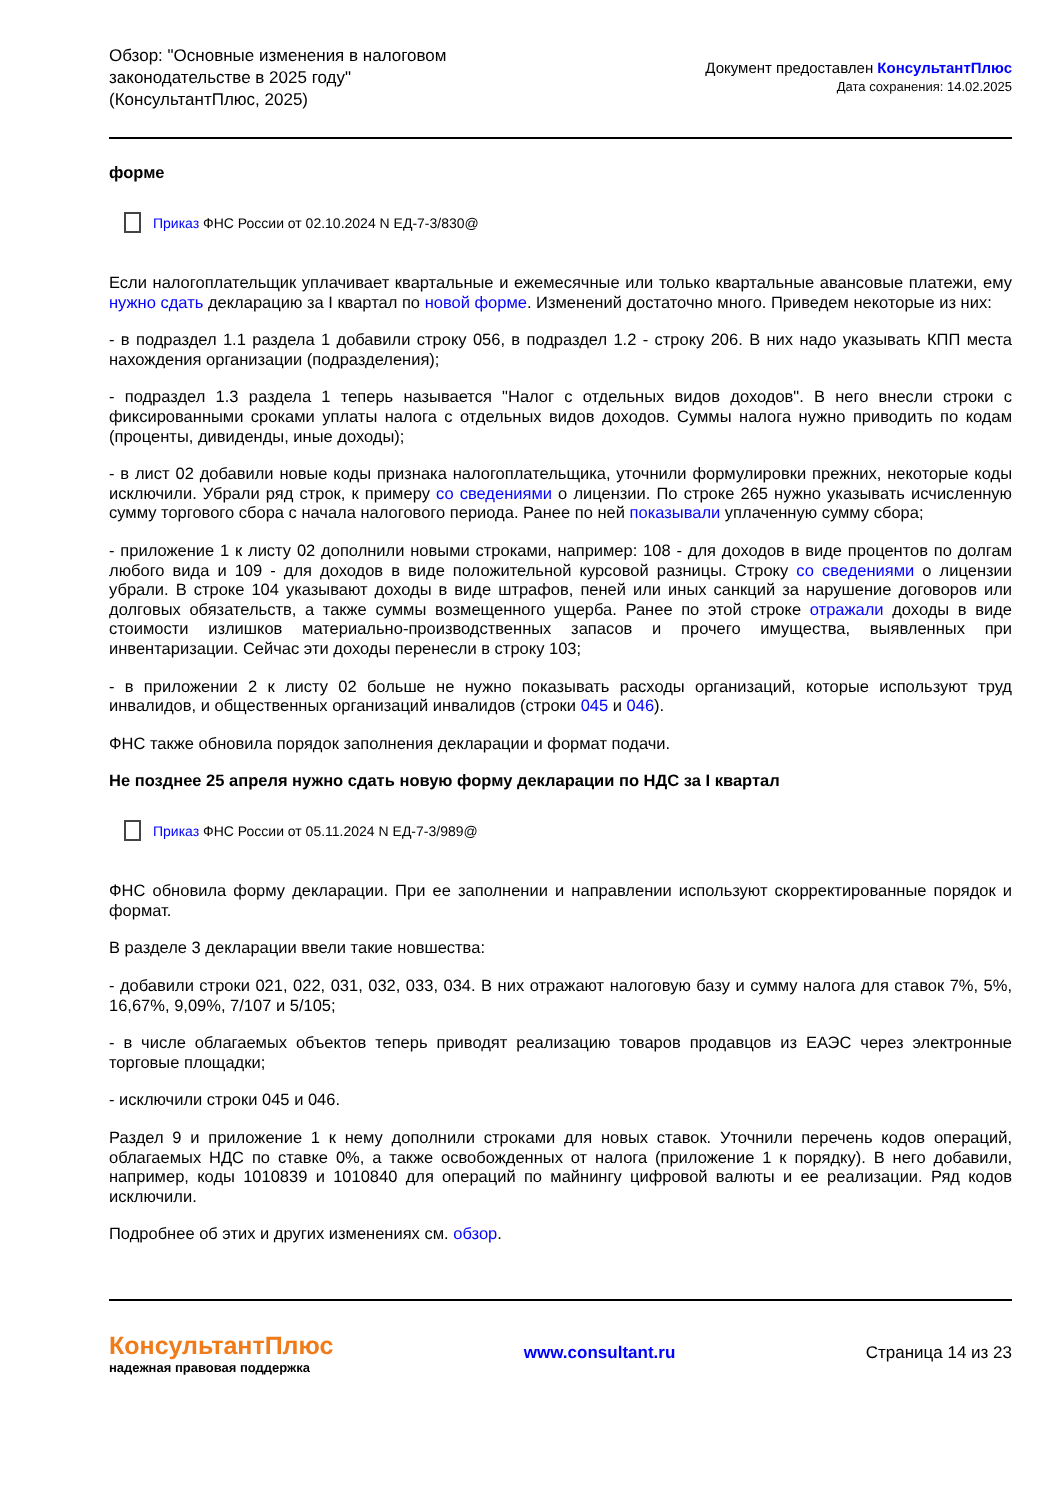Обзор: "Основные изменения в налоговом
законодательстве в 2025 году"
(КонсультантПлюс, 2025)
Документ предоставлен КонсультантПлюс
Дата сохранения: 14.02.2025
форме
Приказ ФНС России от 02.10.2024 N ЕД-7-3/830@
Если налогоплательщик уплачивает квартальные и ежемесячные или только квартальные авансовые платежи, ему нужно сдать декларацию за I квартал по новой форме. Изменений достаточно много. Приведем некоторые из них:
- в подраздел 1.1 раздела 1 добавили строку 056, в подраздел 1.2 - строку 206. В них надо указывать КПП места нахождения организации (подразделения);
- подраздел 1.3 раздела 1 теперь называется "Налог с отдельных видов доходов". В него внесли строки с фиксированными сроками уплаты налога с отдельных видов доходов. Суммы налога нужно приводить по кодам (проценты, дивиденды, иные доходы);
- в лист 02 добавили новые коды признака налогоплательщика, уточнили формулировки прежних, некоторые коды исключили. Убрали ряд строк, к примеру со сведениями о лицензии. По строке 265 нужно указывать исчисленную сумму торгового сбора с начала налогового периода. Ранее по ней показывали уплаченную сумму сбора;
- приложение 1 к листу 02 дополнили новыми строками, например: 108 - для доходов в виде процентов по долгам любого вида и 109 - для доходов в виде положительной курсовой разницы. Строку со сведениями о лицензии убрали. В строке 104 указывают доходы в виде штрафов, пеней или иных санкций за нарушение договоров или долговых обязательств, а также суммы возмещенного ущерба. Ранее по этой строке отражали доходы в виде стоимости излишков материально-производственных запасов и прочего имущества, выявленных при инвентаризации. Сейчас эти доходы перенесли в строку 103;
- в приложении 2 к листу 02 больше не нужно показывать расходы организаций, которые используют труд инвалидов, и общественных организаций инвалидов (строки 045 и 046).
ФНС также обновила порядок заполнения декларации и формат подачи.
Не позднее 25 апреля нужно сдать новую форму декларации по НДС за I квартал
Приказ ФНС России от 05.11.2024 N ЕД-7-3/989@
ФНС обновила форму декларации. При ее заполнении и направлении используют скорректированные порядок и формат.
В разделе 3 декларации ввели такие новшества:
- добавили строки 021, 022, 031, 032, 033, 034. В них отражают налоговую базу и сумму налога для ставок 7%, 5%, 16,67%, 9,09%, 7/107 и 5/105;
- в числе облагаемых объектов теперь приводят реализацию товаров продавцов из ЕАЭС через электронные торговые площадки;
- исключили строки 045 и 046.
Раздел 9 и приложение 1 к нему дополнили строками для новых ставок. Уточнили перечень кодов операций, облагаемых НДС по ставке 0%, а также освобожденных от налога (приложение 1 к порядку). В него добавили, например, коды 1010839 и 1010840 для операций по майнингу цифровой валюты и ее реализации. Ряд кодов исключили.
Подробнее об этих и других изменениях см. обзор.
КонсультантПлюс
надежная правовая поддержка
www.consultant.ru Страница 14 из 23